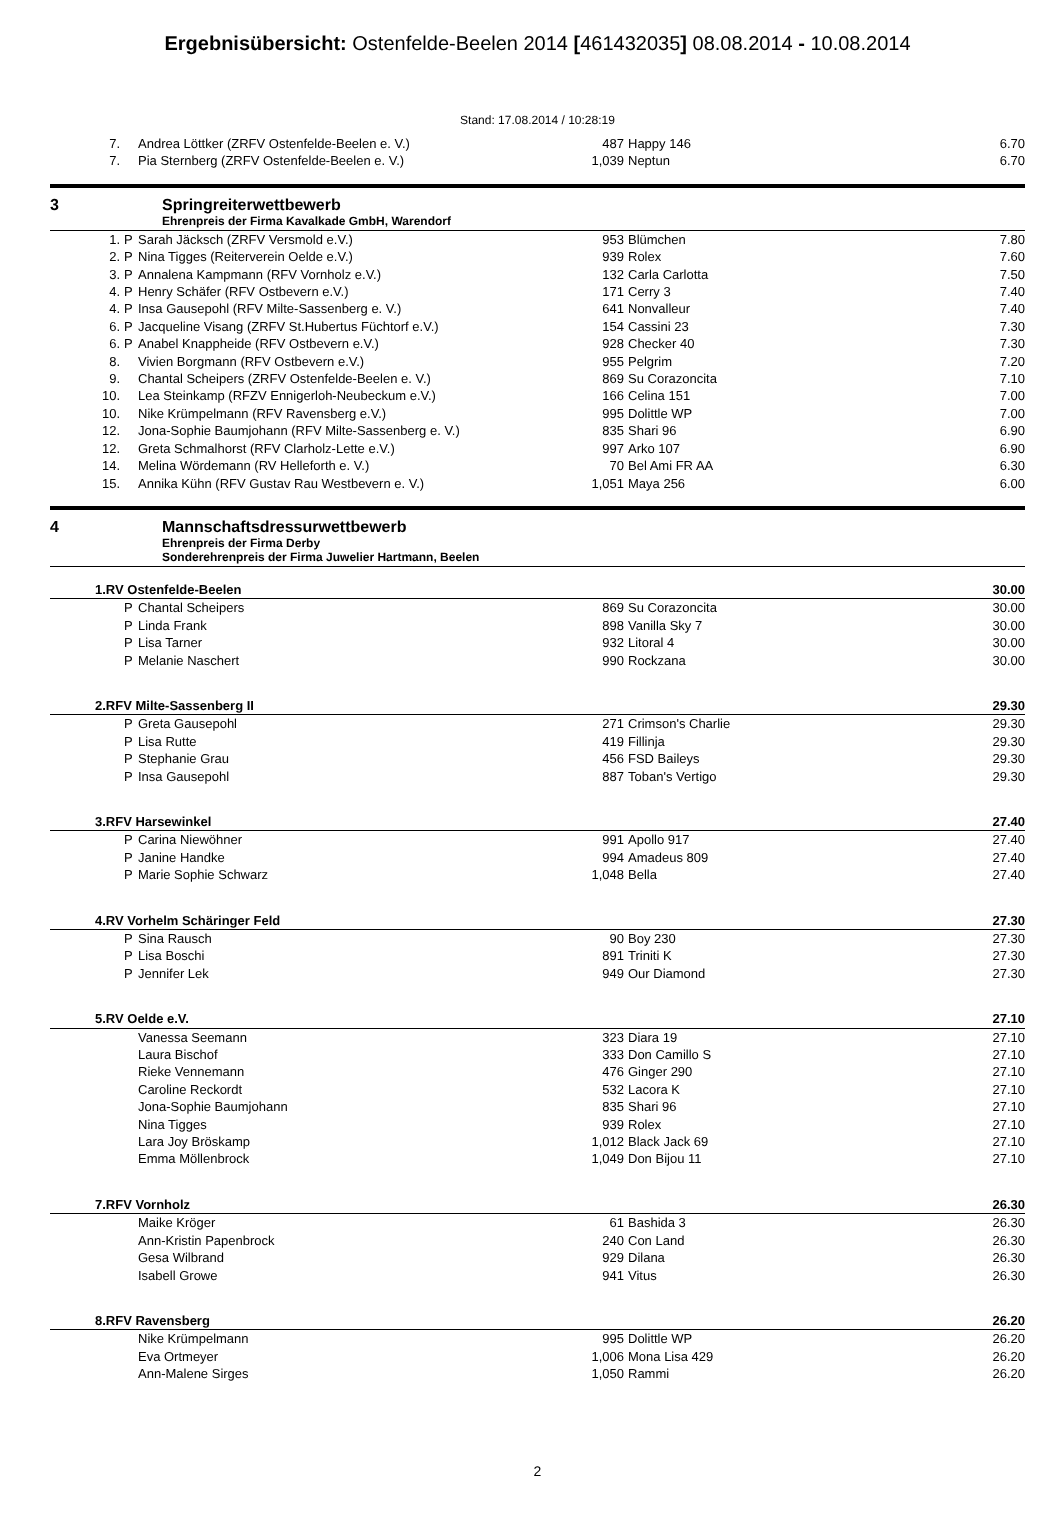Ergebnisübersicht: Ostenfelde-Beelen 2014 [461432035] 08.08.2014 - 10.08.2014
Stand: 17.08.2014 / 10:28:19
| 7. | | Andrea Löttker (ZRFV Ostenfelde-Beelen e. V.) | 487 | Happy 146 | 6.70 |
| 7. | | Pia Sternberg (ZRFV Ostenfelde-Beelen e. V.) | 1,039 | Neptun | 6.70 |
3 Springreiterwettbewerb
Ehrenpreis der Firma Kavalkade GmbH, Warendorf
| 1. | P | Sarah Jäcksch (ZRFV Versmold e.V.) | 953 | Blümchen | 7.80 |
| 2. | P | Nina Tigges (Reiterverein Oelde e.V.) | 939 | Rolex | 7.60 |
| 3. | P | Annalena Kampmann (RFV Vornholz e.V.) | 132 | Carla Carlotta | 7.50 |
| 4. | P | Henry Schäfer (RFV Ostbevern e.V.) | 171 | Cerry 3 | 7.40 |
| 4. | P | Insa Gausepohl (RFV Milte-Sassenberg e. V.) | 641 | Nonvalleur | 7.40 |
| 6. | P | Jacqueline Visang (ZRFV St.Hubertus Füchtorf e.V.) | 154 | Cassini 23 | 7.30 |
| 6. | P | Anabel Knappheide (RFV Ostbevern e.V.) | 928 | Checker 40 | 7.30 |
| 8. | | Vivien Borgmann (RFV Ostbevern e.V.) | 955 | Pelgrim | 7.20 |
| 9. | | Chantal Scheipers (ZRFV Ostenfelde-Beelen e. V.) | 869 | Su Corazoncita | 7.10 |
| 10. | | Lea Steinkamp (RFZV Ennigerloh-Neubeckum e.V.) | 166 | Celina 151 | 7.00 |
| 10. | | Nike Krümpelmann (RFV Ravensberg e.V.) | 995 | Dolittle WP | 7.00 |
| 12. | | Jona-Sophie Baumjohann (RFV Milte-Sassenberg e. V.) | 835 | Shari 96 | 6.90 |
| 12. | | Greta Schmalhorst (RFV Clarholz-Lette e.V.) | 997 | Arko 107 | 6.90 |
| 14. | | Melina Wördemann (RV Helleforth e. V.) | 70 | Bel Ami FR AA | 6.30 |
| 15. | | Annika Kühn (RFV Gustav Rau Westbevern e. V.) | 1,051 | Maya 256 | 6.00 |
4 Mannschaftsdressurwettbewerb
Ehrenpreis der Firma Derby
Sonderehrenpreis der Firma Juwelier Hartmann, Beelen
| 1.RV Ostenfelde-Beelen | | | | | 30.00 |
| | P | Chantal Scheipers | 869 | Su Corazoncita | 30.00 |
| | P | Linda Frank | 898 | Vanilla Sky 7 | 30.00 |
| | P | Lisa Tarner | 932 | Litoral 4 | 30.00 |
| | P | Melanie Naschert | 990 | Rockzana | 30.00 |
| 2.RFV Milte-Sassenberg II | | | | | 29.30 |
| | P | Greta Gausepohl | 271 | Crimson's Charlie | 29.30 |
| | P | Lisa Rutte | 419 | Fillinja | 29.30 |
| | P | Stephanie Grau | 456 | FSD Baileys | 29.30 |
| | P | Insa Gausepohl | 887 | Toban's Vertigo | 29.30 |
| 3.RFV Harsewinkel | | | | | 27.40 |
| | P | Carina Niewöhner | 991 | Apollo 917 | 27.40 |
| | P | Janine Handke | 994 | Amadeus 809 | 27.40 |
| | P | Marie Sophie Schwarz | 1,048 | Bella | 27.40 |
| 4.RV Vorhelm Schäringer Feld | | | | | 27.30 |
| | P | Sina Rausch | 90 | Boy 230 | 27.30 |
| | P | Lisa Boschi | 891 | Triniti K | 27.30 |
| | P | Jennifer Lek | 949 | Our Diamond | 27.30 |
| 5.RV Oelde e.V. | | | | | 27.10 |
| | | Vanessa Seemann | 323 | Diara 19 | 27.10 |
| | | Laura Bischof | 333 | Don Camillo S | 27.10 |
| | | Rieke Vennemann | 476 | Ginger 290 | 27.10 |
| | | Caroline Reckordt | 532 | Lacora K | 27.10 |
| | | Jona-Sophie Baumjohann | 835 | Shari 96 | 27.10 |
| | | Nina Tigges | 939 | Rolex | 27.10 |
| | | Lara Joy Bröskamp | 1,012 | Black Jack 69 | 27.10 |
| | | Emma Möllenbrock | 1,049 | Don Bijou 11 | 27.10 |
| 7.RFV Vornholz | | | | | 26.30 |
| | | Maike Kröger | 61 | Bashida 3 | 26.30 |
| | | Ann-Kristin Papenbrock | 240 | Con Land | 26.30 |
| | | Gesa Wilbrand | 929 | Dilana | 26.30 |
| | | Isabell Growe | 941 | Vitus | 26.30 |
| 8.RFV Ravensberg | | | | | 26.20 |
| | | Nike Krümpelmann | 995 | Dolittle WP | 26.20 |
| | | Eva Ortmeyer | 1,006 | Mona Lisa 429 | 26.20 |
| | | Ann-Malene Sirges | 1,050 | Rammi | 26.20 |
2